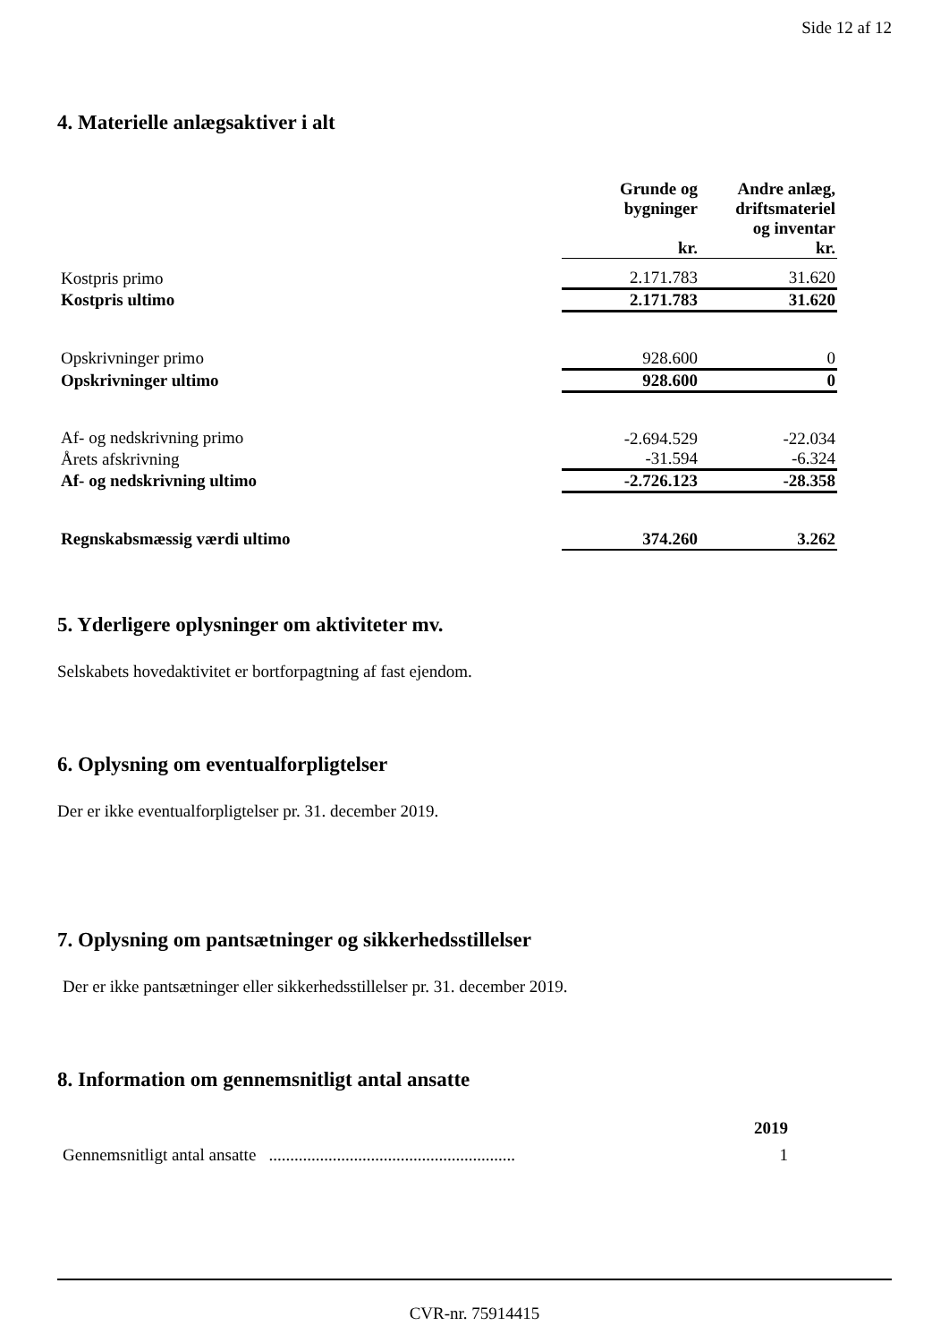Side 12 af 12
4. Materielle anlægsaktiver i alt
| | Grunde og bygninger kr. | Andre anlæg, driftsmateriel og inventar kr. |
| --- | --- | --- |
| Kostpris primo | 2.171.783 | 31.620 |
| Kostpris ultimo | 2.171.783 | 31.620 |
| Opskrivninger primo | 928.600 | 0 |
| Opskrivninger ultimo | 928.600 | 0 |
| Af- og nedskrivning primo | -2.694.529 | -22.034 |
| Årets afskrivning | -31.594 | -6.324 |
| Af- og nedskrivning ultimo | -2.726.123 | -28.358 |
| Regnskabsmæssig værdi ultimo | 374.260 | 3.262 |
5. Yderligere oplysninger om aktiviteter mv.
Selskabets hovedaktivitet er bortforpagtning af fast ejendom.
6. Oplysning om eventualforpligtelser
Der er ikke eventualforpligtelser pr. 31. december 2019.
7. Oplysning om pantsætninger og sikkerhedsstillelser
Der er ikke pantsætninger eller sikkerhedsstillelser pr. 31. december 2019.
8. Information om gennemsnitligt antal ansatte
| | 2019 |
| --- | --- |
| Gennemsnitligt antal ansatte .......................................................... | 1 |
CVR-nr. 75914415